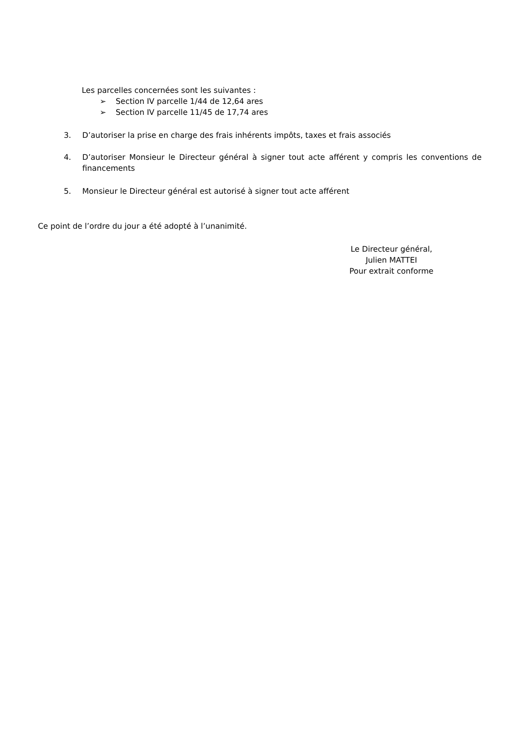Les parcelles concernées sont les suivantes :
➢ Section IV parcelle 1/44 de 12,64 ares
➢ Section IV parcelle 11/45 de 17,74 ares
3. D’autoriser la prise en charge des frais inhérents impôts, taxes et frais associés
4. D’autoriser Monsieur le Directeur général à signer tout acte afférent y compris les conventions de financements
5. Monsieur le Directeur général est autorisé à signer tout acte afférent
Ce point de l’ordre du jour a été adopté à l’unanimité.
Le Directeur général,
Julien MATTEI
Pour extrait conforme